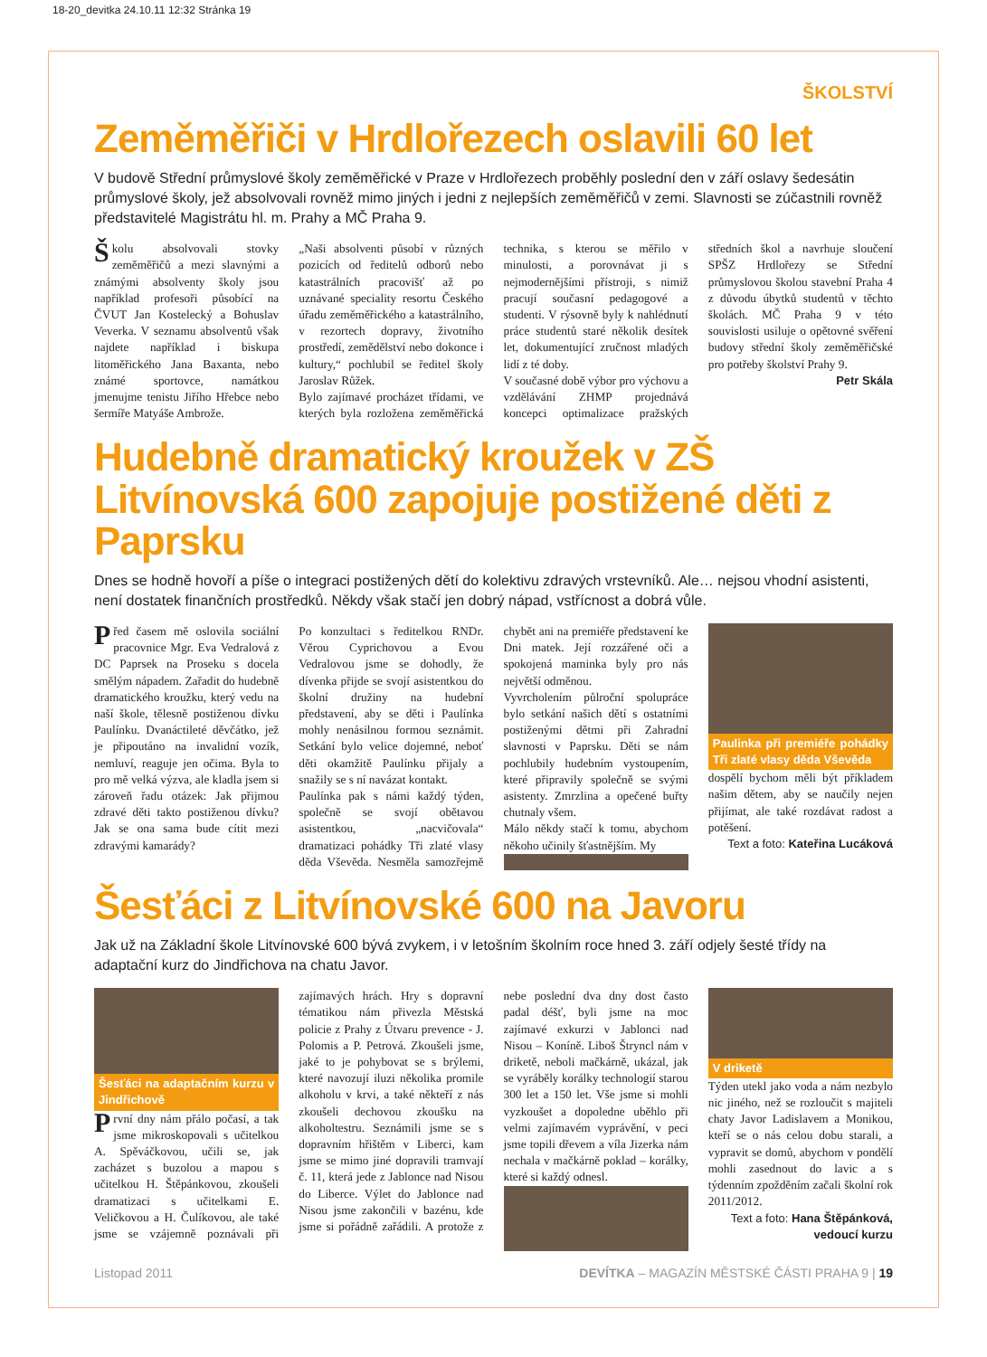18-20_devitka 24.10.11 12:32 Stránka 19
ŠKOLSTVÍ
Zeměměřiči v Hrdlořezech oslavili 60 let
V budově Střední průmyslové školy zeměměřické v Praze v Hrdlořezech proběhly poslední den v září oslavy šedesátin průmyslové školy, jež absolvovali rovněž mimo jiných i jedni z nejlepších zeměměřičů v zemi. Slavnosti se zúčastnili rovněž představitelé Magistrátu hl. m. Prahy a MČ Praha 9.
Školu absolvovali stovky zeměměřičů a mezi slavnými a známými absolventy školy jsou například profesoři působící na ČVUT Jan Kostelecký a Bohuslav Veverka. V seznamu absolventů však najdete například i biskupa litoměřického Jana Baxanta, nebo známé sportovce, namátkou jmenujme tenistu Jiřího Hřebce nebo šermíře Matyáše Ambrože.
„Naši absolventi působí v různých pozicích od ředitelů odborů nebo katastrálních pracovišť až po uznávané speciality resortu Českého úřadu zeměměřického a katastrálního, v rezortech dopravy, životního prostředí, zemědělství nebo dokonce i kultury,“ pochlubil se ředitel školy Jaroslav Růžek.
Bylo zajímavé procházet třídami, ve kterých byla rozložena zeměměřická technika, s kterou se měřilo v minulosti, a porovnávat ji s nejmodernějšími přístroji, s nimiž pracují současní pedagogové a studenti. V rýsovně byly k nahlédnutí práce studentů staré několik desítek let, dokumentující zručnost mladých lidí z té doby.
V současné době výbor pro výchovu a vzdělávání ZHMP projednává koncepci optimalizace pražských středních škol a navrhuje sloučení SPŠZ Hrdlořezy se Střední průmyslovou školou stavební Praha 4 z důvodu úbytků studentů v těchto školách. MČ Praha 9 v této souvislosti usiluje o opětovné svěření budovy střední školy zeměměřičské pro potřeby školství Prahy 9.
Petr Skála
Hudebně dramatický kroužek v ZŠ Litvínovská 600 zapojuje postižené děti z Paprsku
Dnes se hodně hovoří a píše o integraci postižených dětí do kolektivu zdravých vrstevníků. Ale… nejsou vhodní asistenti, není dostatek finančních prostředků. Někdy však stačí jen dobrý nápad, vstřícnost a dobrá vůle.
Před časem mě oslovila sociální pracovnice Mgr. Eva Vedralová z DC Paprsek na Proseku s docela smělým nápadem. Zařadit do hudebně dramatického kroužku, který vedu na naší škole, tělesně postiženou dívku Paulínku. Dvanáctileté děvčátko, jež je připoutáno na invalidní vozík, nemluví, reaguje jen očima. Byla to pro mě velká výzva, ale kladla jsem si zároveň řadu otázek: Jak přijmou zdravé děti takto postiženou dívku? Jak se ona sama bude cítit mezi zdravými kamarády?
Po konzultaci s ředitelkou RNDr. Věrou Cyprichovou a Evou Vedralovou jsme se dohodly, že dívenka přijde se svojí asistentkou do školní družiny na hudební představení, aby se děti i Paulínka mohly nenásilnou formou seznámit. Setkání bylo velice dojemné, neboť děti okamžitě Paulínku přijaly a snažily se s ní navázat kontakt.
Paulínka pak s námi každý týden, společně se svojí obětavou asistentkou, „nacvičovala“ dramatizaci pohádky Tři zlaté vlasy děda Vševěda. Nesměla samozřejmě chybět ani na premiéře představení ke Dni matek. Její rozzářené oči a spokojená maminka byly pro nás největší odměnou.
Vyvrcholením půlroční spolupráce bylo setkání našich dětí s ostatními postiženými dětmi při Zahradní slavnosti v Paprsku. Děti se nám pochlubily hudebním vystoupením, které připravily společně se svými asistenty. Zmrzlina a opečené buřty chutnaly všem.
Málo někdy stačí k tomu, abychom někoho učinily šťastnějším. My
Paulinka při premiéře pohádky Tři zlaté vlasy děda Vševěda
dospělí bychom měli být příkladem našim dětem, aby se naučily nejen přijímat, ale také rozdávat radost a potěšení.
Text a foto: Kateřina Lucáková
Šesťáci z Litvínovské 600 na Javoru
Jak už na Základní škole Litvínovské 600 bývá zvykem, i v letošním školním roce hned 3. září odjely šesté třídy na adaptační kurz do Jindřichova na chatu Javor.
Šesťáci na adaptačním kurzu v Jindřichově
První dny nám přálo počasí, a tak jsme mikroskopovali s učitelkou A. Spěváčkovou, učili se, jak zacházet s buzolou a mapou s učitelkou H. Štěpánkovou, zkoušeli dramatizaci s učitelkami E. Veličkovou a H. Čulíkovou, ale také jsme se vzájemně poznávali při zajímavých hrách. Hry s dopravní tématikou nám přivezla Městská policie z Prahy z Útvaru prevence - J. Polomis a P. Petrová. Zkoušeli jsme, jaké to je pohybovat se s brýlemi, které navozují iluzi několika promile alkoholu v krvi, a také někteří z nás zkoušeli dechovou zkoušku na alkoholtestru. Seznámili jsme se s dopravním hřištěm v Liberci, kam jsme se mimo jiné dopravili tramvají č. 11, která jede z Jablonce nad Nisou do Liberce. Výlet do Jablonce nad Nisou jsme zakončili v bazénu, kde jsme si pořádně zařádili. A protože z nebe poslední dva dny dost často padal déšť, byli jsme na moc zajímavé exkurzi v Jablonci nad Nisou – Koníně. Liboš Štryncl nám v driketě, neboli mačkárně, ukázal, jak se vyráběly korálky technologií starou 300 let a 150 let. Vše jsme si mohli vyzkoušet a dopoledne uběhlo při velmi zajímavém vyprávění, v peci jsme topili dřevem a víla Jizerka nám nechala v mačkárně poklad – korálky, které si každý odnesl.
V driketě
Týden utekl jako voda a nám nezbylo nic jiného, než se rozloučit s majiteli chaty Javor Ladislavem a Monikou, kteří se o nás celou dobu starali, a vypravit se domů, abychom v pondělí mohli zasednout do lavic a s týdenním zpožděním začali školní rok 2011/2012.
Text a foto: Hana Štěpánková, vedoucí kurzu
Listopad 2011 DEVÍTKA – MAGAZÍN MĚSTSKÉ ČÁSTI PRAHA 9 | 19